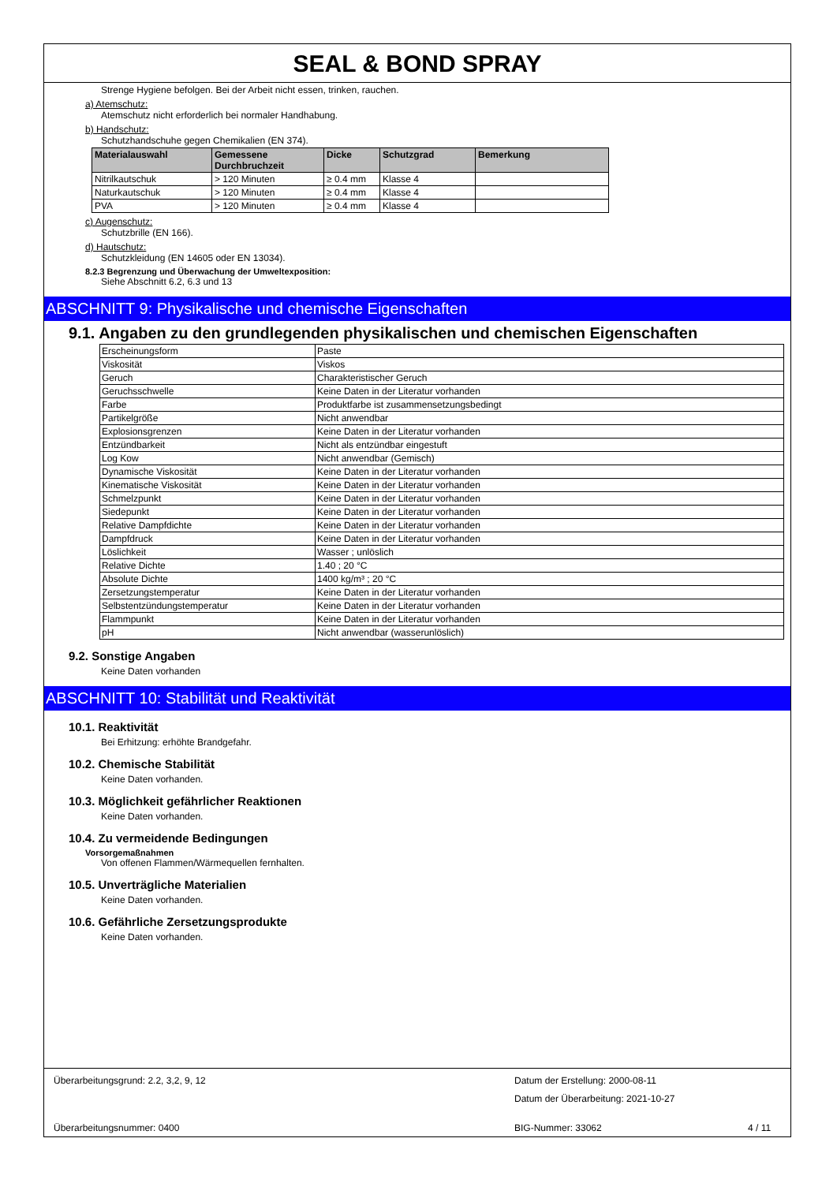SEAL & BOND SPRAY
Strenge Hygiene befolgen. Bei der Arbeit nicht essen, trinken, rauchen.
a) Atemschutz:
Atemschutz nicht erforderlich bei normaler Handhabung.
b) Handschutz:
Schutzhandschuhe gegen Chemikalien (EN 374).
| Materialauswahl | Gemessene Durchbruchzeit | Dicke | Schutzgrad | Bemerkung |
| --- | --- | --- | --- | --- |
| Nitrilkautschuk | > 120 Minuten | ≥ 0.4 mm | Klasse 4 | |
| Naturkautschuk | > 120 Minuten | ≥ 0.4 mm | Klasse 4 | |
| PVA | > 120 Minuten | ≥ 0.4 mm | Klasse 4 | |
c) Augenschutz:
Schutzbrille (EN 166).
d) Hautschutz:
Schutzkleidung (EN 14605 oder EN 13034).
8.2.3 Begrenzung und Überwachung der Umweltexposition:
Siehe Abschnitt 6.2, 6.3 und 13
ABSCHNITT 9: Physikalische und chemische Eigenschaften
9.1. Angaben zu den grundlegenden physikalischen und chemischen Eigenschaften
| Erscheinungsform | Paste |
| Viskosität | Viskos |
| Geruch | Charakteristischer Geruch |
| Geruchsschwelle | Keine Daten in der Literatur vorhanden |
| Farbe | Produktfarbe ist zusammensetzungsbedingt |
| Partikelgröße | Nicht anwendbar |
| Explosionsgrenzen | Keine Daten in der Literatur vorhanden |
| Entzündbarkeit | Nicht als entzündbar eingestuft |
| Log Kow | Nicht anwendbar (Gemisch) |
| Dynamische Viskosität | Keine Daten in der Literatur vorhanden |
| Kinematische Viskosität | Keine Daten in der Literatur vorhanden |
| Schmelzpunkt | Keine Daten in der Literatur vorhanden |
| Siedepunkt | Keine Daten in der Literatur vorhanden |
| Relative Dampfdichte | Keine Daten in der Literatur vorhanden |
| Dampfdruck | Keine Daten in der Literatur vorhanden |
| Löslichkeit | Wasser ; unlöslich |
| Relative Dichte | 1.40 ; 20 °C |
| Absolute Dichte | 1400 kg/m³ ; 20 °C |
| Zersetzungstemperatur | Keine Daten in der Literatur vorhanden |
| Selbstentzündungstemperatur | Keine Daten in der Literatur vorhanden |
| Flammpunkt | Keine Daten in der Literatur vorhanden |
| pH | Nicht anwendbar (wasserunlöslich) |
9.2. Sonstige Angaben
Keine Daten vorhanden
ABSCHNITT 10: Stabilität und Reaktivität
10.1. Reaktivität
Bei Erhitzung: erhöhte Brandgefahr.
10.2. Chemische Stabilität
Keine Daten vorhanden.
10.3. Möglichkeit gefährlicher Reaktionen
Keine Daten vorhanden.
10.4. Zu vermeidende Bedingungen
Vorsorgemaßnahmen
Von offenen Flammen/Wärmequellen fernhalten.
10.5. Unverträgliche Materialien
Keine Daten vorhanden.
10.6. Gefährliche Zersetzungsprodukte
Keine Daten vorhanden.
Überarbeitungsgrund: 2.2, 3,2, 9, 12
Datum der Erstellung: 2000-08-11
Datum der Überarbeitung: 2021-10-27
Überarbeitungsnummer: 0400 BIG-Nummer: 33062 4 / 11